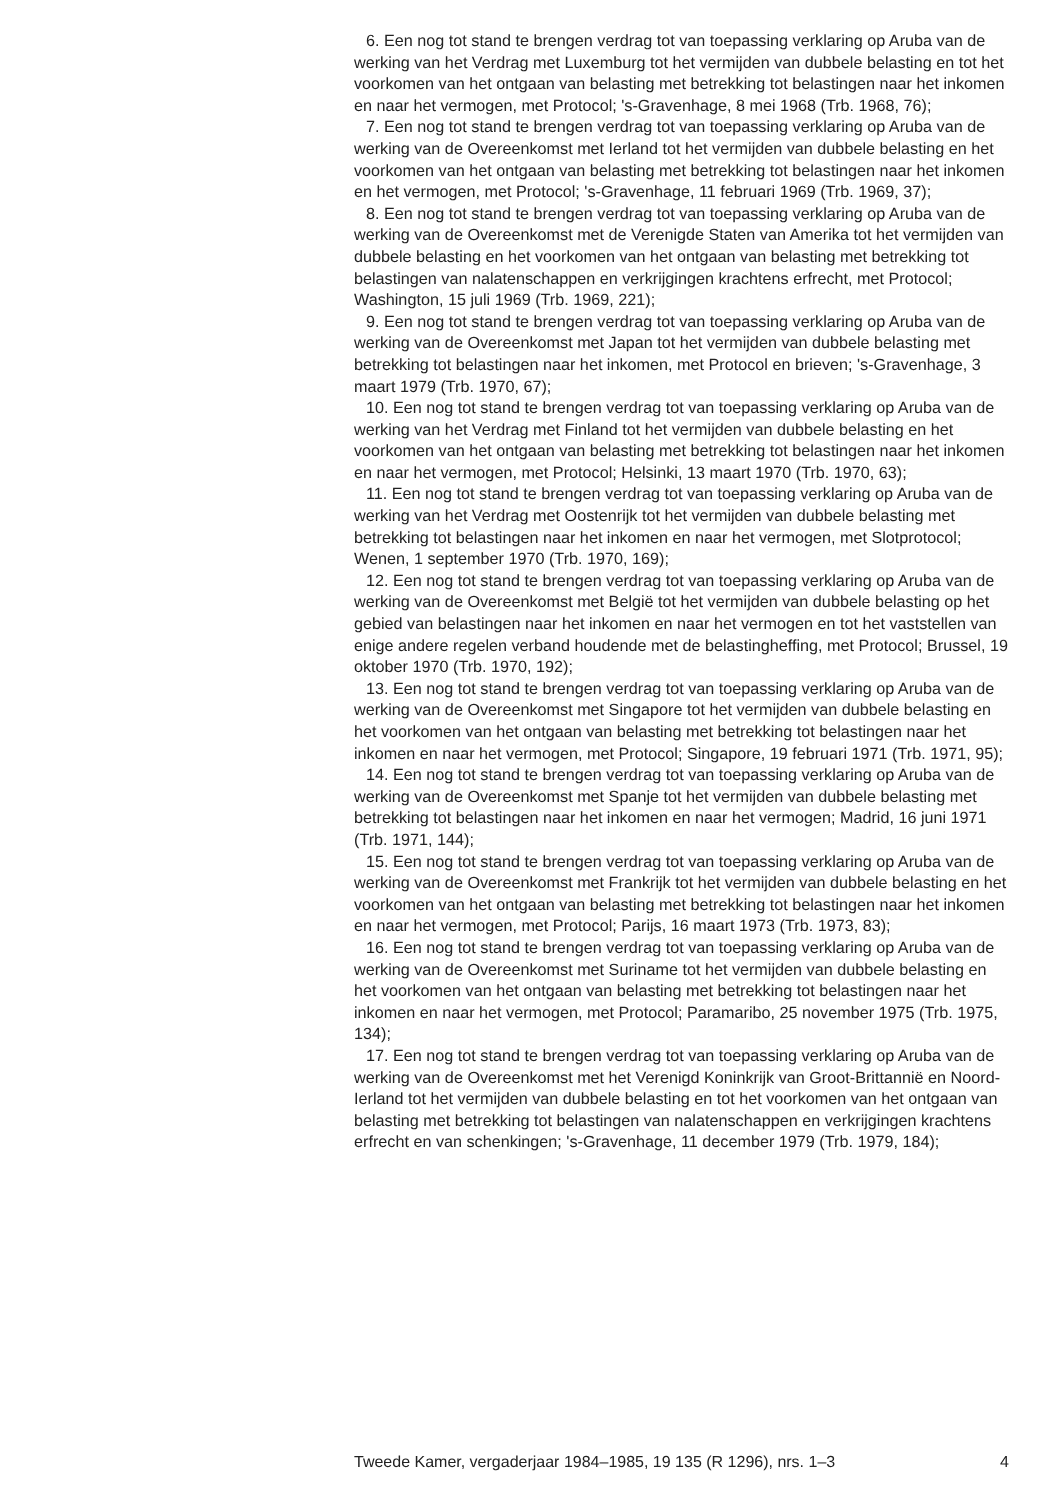6. Een nog tot stand te brengen verdrag tot van toepassing verklaring op Aruba van de werking van het Verdrag met Luxemburg tot het vermijden van dubbele belasting en tot het voorkomen van het ontgaan van belasting met betrekking tot belastingen naar het inkomen en naar het vermogen, met Protocol; 's-Gravenhage, 8 mei 1968 (Trb. 1968, 76);
7. Een nog tot stand te brengen verdrag tot van toepassing verklaring op Aruba van de werking van de Overeenkomst met Ierland tot het vermijden van dubbele belasting en het voorkomen van het ontgaan van belasting met betrekking tot belastingen naar het inkomen en het vermogen, met Protocol; 's-Gravenhage, 11 februari 1969 (Trb. 1969, 37);
8. Een nog tot stand te brengen verdrag tot van toepassing verklaring op Aruba van de werking van de Overeenkomst met de Verenigde Staten van Amerika tot het vermijden van dubbele belasting en het voorkomen van het ontgaan van belasting met betrekking tot belastingen van nalatenschappen en verkrijgingen krachtens erfrecht, met Protocol; Washington, 15 juli 1969 (Trb. 1969, 221);
9. Een nog tot stand te brengen verdrag tot van toepassing verklaring op Aruba van de werking van de Overeenkomst met Japan tot het vermijden van dubbele belasting met betrekking tot belastingen naar het inkomen, met Protocol en brieven; 's-Gravenhage, 3 maart 1979 (Trb. 1970, 67);
10. Een nog tot stand te brengen verdrag tot van toepassing verklaring op Aruba van de werking van het Verdrag met Finland tot het vermijden van dubbele belasting en het voorkomen van het ontgaan van belasting met betrekking tot belastingen naar het inkomen en naar het vermogen, met Protocol; Helsinki, 13 maart 1970 (Trb. 1970, 63);
11. Een nog tot stand te brengen verdrag tot van toepassing verklaring op Aruba van de werking van het Verdrag met Oostenrijk tot het vermijden van dubbele belasting met betrekking tot belastingen naar het inkomen en naar het vermogen, met Slotprotocol; Wenen, 1 september 1970 (Trb. 1970, 169);
12. Een nog tot stand te brengen verdrag tot van toepassing verklaring op Aruba van de werking van de Overeenkomst met België tot het vermijden van dubbele belasting op het gebied van belastingen naar het inkomen en naar het vermogen en tot het vaststellen van enige andere regelen verband houdende met de belastingheffing, met Protocol; Brussel, 19 oktober 1970 (Trb. 1970, 192);
13. Een nog tot stand te brengen verdrag tot van toepassing verklaring op Aruba van de werking van de Overeenkomst met Singapore tot het vermijden van dubbele belasting en het voorkomen van het ontgaan van belasting met betrekking tot belastingen naar het inkomen en naar het vermogen, met Protocol; Singapore, 19 februari 1971 (Trb. 1971, 95);
14. Een nog tot stand te brengen verdrag tot van toepassing verklaring op Aruba van de werking van de Overeenkomst met Spanje tot het vermijden van dubbele belasting met betrekking tot belastingen naar het inkomen en naar het vermogen; Madrid, 16 juni 1971 (Trb. 1971, 144);
15. Een nog tot stand te brengen verdrag tot van toepassing verklaring op Aruba van de werking van de Overeenkomst met Frankrijk tot het vermijden van dubbele belasting en het voorkomen van het ontgaan van belasting met betrekking tot belastingen naar het inkomen en naar het vermogen, met Protocol; Parijs, 16 maart 1973 (Trb. 1973, 83);
16. Een nog tot stand te brengen verdrag tot van toepassing verklaring op Aruba van de werking van de Overeenkomst met Suriname tot het vermijden van dubbele belasting en het voorkomen van het ontgaan van belasting met betrekking tot belastingen naar het inkomen en naar het vermogen, met Protocol; Paramaribo, 25 november 1975 (Trb. 1975, 134);
17. Een nog tot stand te brengen verdrag tot van toepassing verklaring op Aruba van de werking van de Overeenkomst met het Verenigd Koninkrijk van Groot-Brittannië en Noord-Ierland tot het vermijden van dubbele belasting en tot het voorkomen van het ontgaan van belasting met betrekking tot belastingen van nalatenschappen en verkrijgingen krachtens erfrecht en van schenkingen; 's-Gravenhage, 11 december 1979 (Trb. 1979, 184);
Tweede Kamer, vergaderjaar 1984–1985, 19 135 (R 1296), nrs. 1–3 4